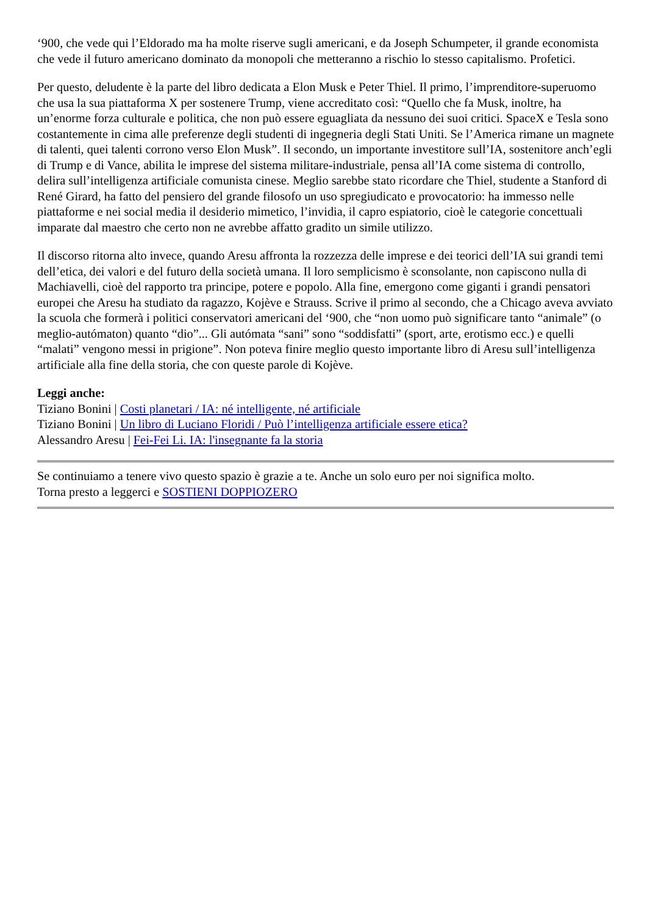‘900, che vede qui l’Eldorado ma ha molte riserve sugli americani, e da Joseph Schumpeter, il grande economista che vede il futuro americano dominato da monopoli che metteranno a rischio lo stesso capitalismo. Profetici.
Per questo, deludente è la parte del libro dedicata a Elon Musk e Peter Thiel. Il primo, l’imprenditore-superuomo che usa la sua piattaforma X per sostenere Trump, viene accreditato così: “Quello che fa Musk, inoltre, ha un’enorme forza culturale e politica, che non può essere eguagliata da nessuno dei suoi critici. SpaceX e Tesla sono costantemente in cima alle preferenze degli studenti di ingegneria degli Stati Uniti. Se l’America rimane un magnete di talenti, quei talenti corrono verso Elon Musk”. Il secondo, un importante investitore sull’IA, sostenitore anch’egli di Trump e di Vance, abilita le imprese del sistema militare-industriale, pensa all’IA come sistema di controllo, delira sull’intelligenza artificiale comunista cinese. Meglio sarebbe stato ricordare che Thiel, studente a Stanford di René Girard, ha fatto del pensiero del grande filosofo un uso spregiudicato e provocatorio: ha immesso nelle piattaforme e nei social media il desiderio mimetico, l’invidia, il capro espiatorio, cioè le categorie concettuali imparate dal maestro che certo non ne avrebbe affatto gradito un simile utilizzo.
Il discorso ritorna alto invece, quando Aresu affronta la rozzezza delle imprese e dei teorici dell’IA sui grandi temi dell’etica, dei valori e del futuro della società umana. Il loro semplicismo è sconsolante, non capiscono nulla di Machiavelli, cioè del rapporto tra principe, potere e popolo. Alla fine, emergono come giganti i grandi pensatori europei che Aresu ha studiato da ragazzo, Kojève e Strauss. Scrive il primo al secondo, che a Chicago aveva avviato la scuola che formerà i politici conservatori americani del ‘900, che “non uomo può significare tanto “animale” (o meglio-autómaton) quanto “dio”... Gli autómata “sani” sono “soddisfatti” (sport, arte, erotismo ecc.) e quelli “malati” vengono messi in prigione”. Non poteva finire meglio questo importante libro di Aresu sull’intelligenza artificiale alla fine della storia, che con queste parole di Kojève.
Leggi anche:
Tiziano Bonini | Costi planetari / IA: né intelligente, né artificiale
Tiziano Bonini | Un libro di Luciano Floridi / Può l’intelligenza artificiale essere etica?
Alessandro Aresu | Fei-Fei Li. IA: l'insegnante fa la storia
Se continuiamo a tenere vivo questo spazio è grazie a te. Anche un solo euro per noi significa molto.
Torna presto a leggerci e SOSTIENI DOPPIOZERO